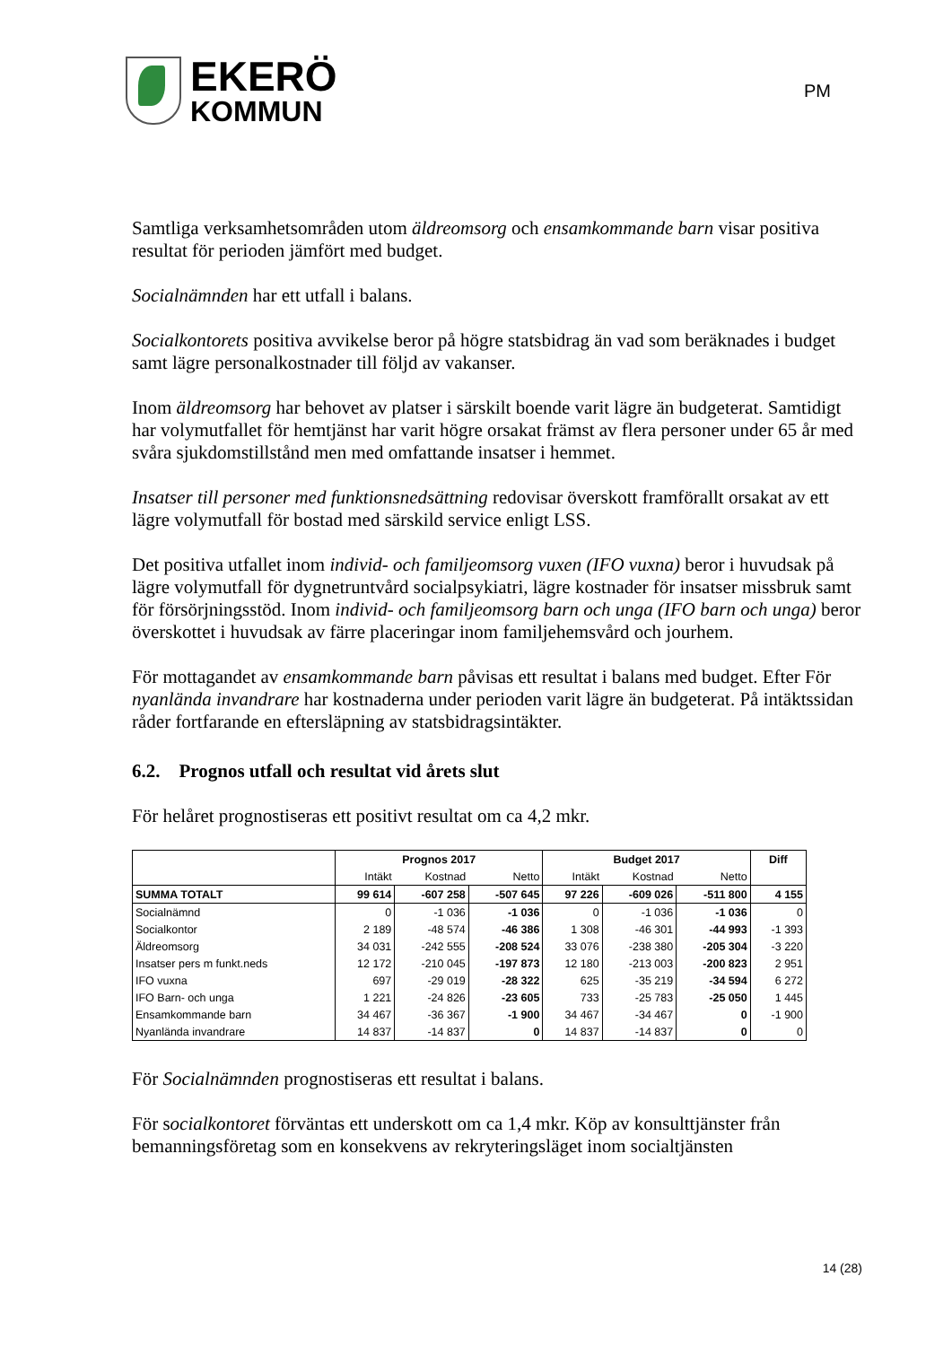EKERÖ
KOMMUN
PM
Samtliga verksamhetsområden utom äldreomsorg och ensamkommande barn visar positiva resultat för perioden jämfört med budget.
Socialnämnden har ett utfall i balans.
Socialkontorets positiva avvikelse beror på högre statsbidrag än vad som beräknades i budget samt lägre personalkostnader till följd av vakanser.
Inom äldreomsorg har behovet av platser i särskilt boende varit lägre än budgeterat. Samtidigt har volymutfallet för hemtjänst har varit högre orsakat främst av flera personer under 65 år med svåra sjukdomstillstånd men med omfattande insatser i hemmet.
Insatser till personer med funktionsnedsättning redovisar överskott framförallt orsakat av ett lägre volymutfall för bostad med särskild service enligt LSS.
Det positiva utfallet inom individ- och familjeomsorg vuxen (IFO vuxna) beror i huvudsak på lägre volymutfall för dygnetruntvård socialpsykiatri, lägre kostnader för insatser missbruk samt för försörjningsstöd. Inom individ- och familjeomsorg barn och unga (IFO barn och unga) beror överskottet i huvudsak av färre placeringar inom familjehemsvård och jourhem.
För mottagandet av ensamkommande barn påvisas ett resultat i balans med budget. Efter För nyanlända invandrare har kostnaderna under perioden varit lägre än budgeterat. På intäktssidan råder fortfarande en eftersläpning av statsbidragsintäkter.
6.2. Prognos utfall och resultat vid årets slut
För helåret prognostiseras ett positivt resultat om ca 4,2 mkr.
| | Prognos 2017 | | | Budget 2017 | | | Diff |
| | Intäkt | Kostnad | Netto | Intäkt | Kostnad | Netto | |
| SUMMA TOTALT | 99 614 | -607 258 | -507 645 | 97 226 | -609 026 | -511 800 | 4 155 |
| Socialnämnd | 0 | -1 036 | -1 036 | 0 | -1 036 | -1 036 | 0 |
| Socialkontor | 2 189 | -48 574 | -46 386 | 1 308 | -46 301 | -44 993 | -1 393 |
| Äldreomsorg | 34 031 | -242 555 | -208 524 | 33 076 | -238 380 | -205 304 | -3 220 |
| Insatser pers m funkt.neds | 12 172 | -210 045 | -197 873 | 12 180 | -213 003 | -200 823 | 2 951 |
| IFO vuxna | 697 | -29 019 | -28 322 | 625 | -35 219 | -34 594 | 6 272 |
| IFO Barn- och unga | 1 221 | -24 826 | -23 605 | 733 | -25 783 | -25 050 | 1 445 |
| Ensamkommande barn | 34 467 | -36 367 | -1 900 | 34 467 | -34 467 | 0 | -1 900 |
| Nyanlända invandrare | 14 837 | -14 837 | 0 | 14 837 | -14 837 | 0 | 0 |
För Socialnämnden prognostiseras ett resultat i balans.
För socialkontoret förväntas ett underskott om ca 1,4 mkr. Köp av konsulttjänster från bemanningsföretag som en konsekvens av rekryteringsläget inom socialtjänsten
14 (28)